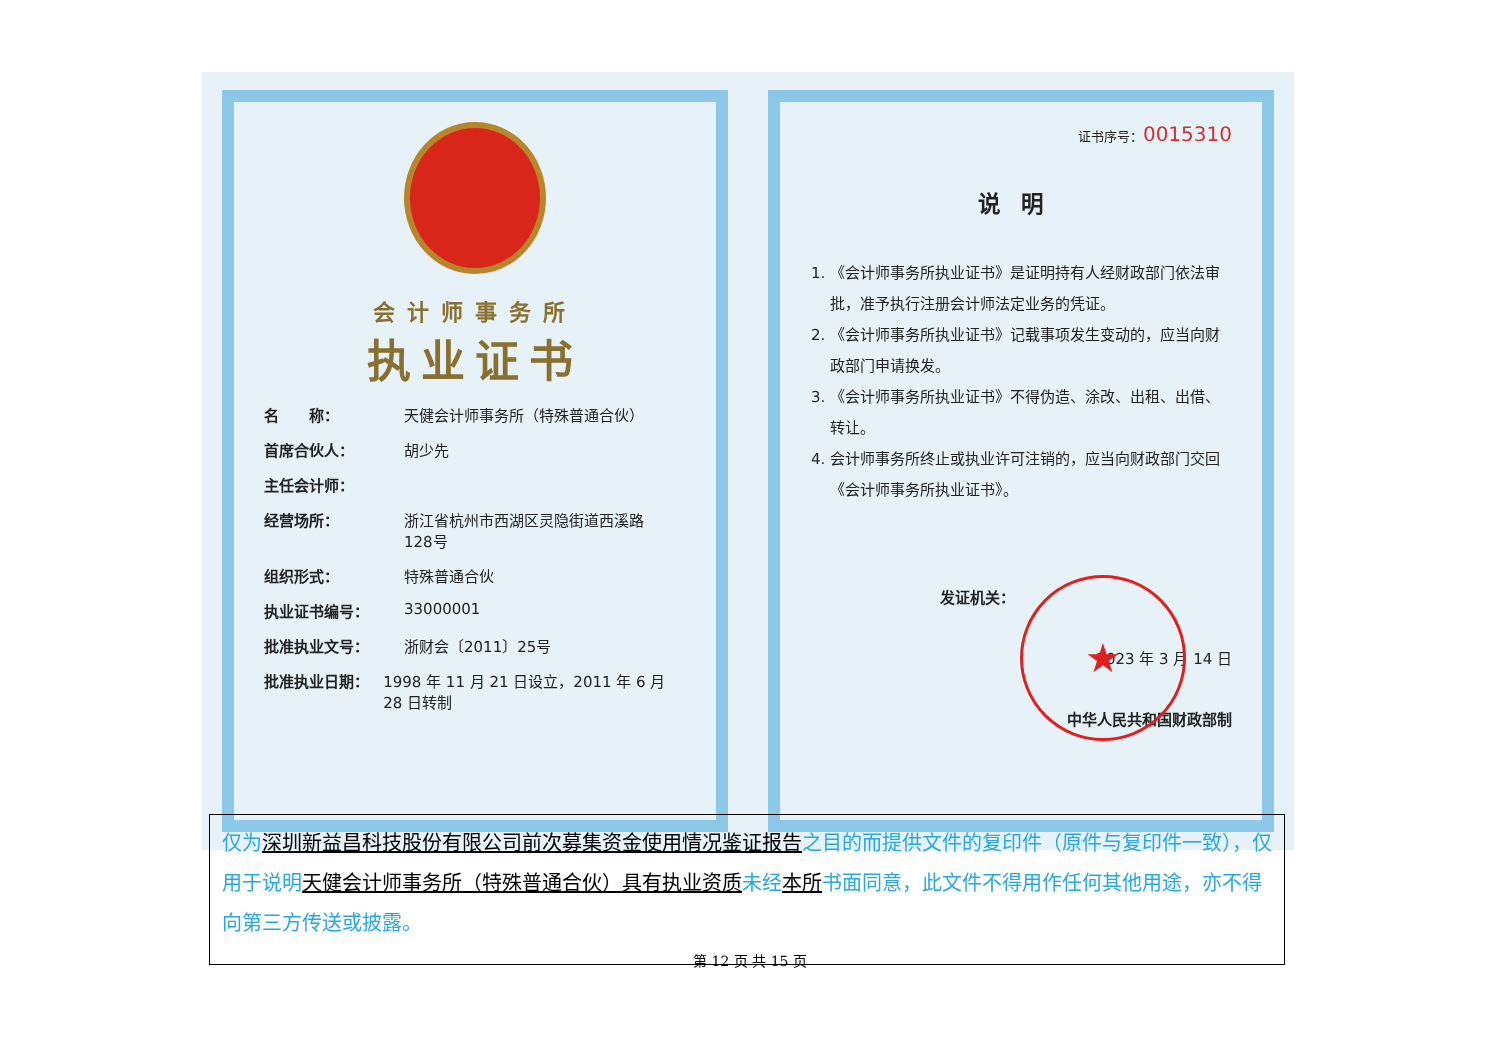会计师事务所
执业证书
名　　称： 天健会计师事务所（特殊普通合伙）
首席合伙人： 胡少先
主任会计师：
经营场所： 浙江省杭州市西湖区灵隐街道西溪路
128号
组织形式： 特殊普通合伙
执业证书编号： 33000001
批准执业文号： 浙财会〔2011〕25号
批准执业日期： 1998 年 11 月 21 日设立，2011 年 6 月 28 日转制
证书序号：0015310
说明
1. 《会计师事务所执业证书》是证明持有人经财政部门依法审批，准予执行注册会计师法定业务的凭证。
2. 《会计师事务所执业证书》记载事项发生变动的，应当向财政部门申请换发。
3. 《会计师事务所执业证书》不得伪造、涂改、出租、出借、转让。
4. 会计师事务所终止或执业许可注销的，应当向财政部门交回《会计师事务所执业证书》。
发证机关：
2023 年 3 月 14 日
中华人民共和国财政部制
★
仅为深圳新益昌科技股份有限公司前次募集资金使用情况鉴证报告之目的而提供文件的复印件（原件与复印件一致），仅用于说明天健会计师事务所（特殊普通合伙）具有执业资质未经本所书面同意，此文件不得用作任何其他用途，亦不得向第三方传送或披露。
第 12 页 共 15 页